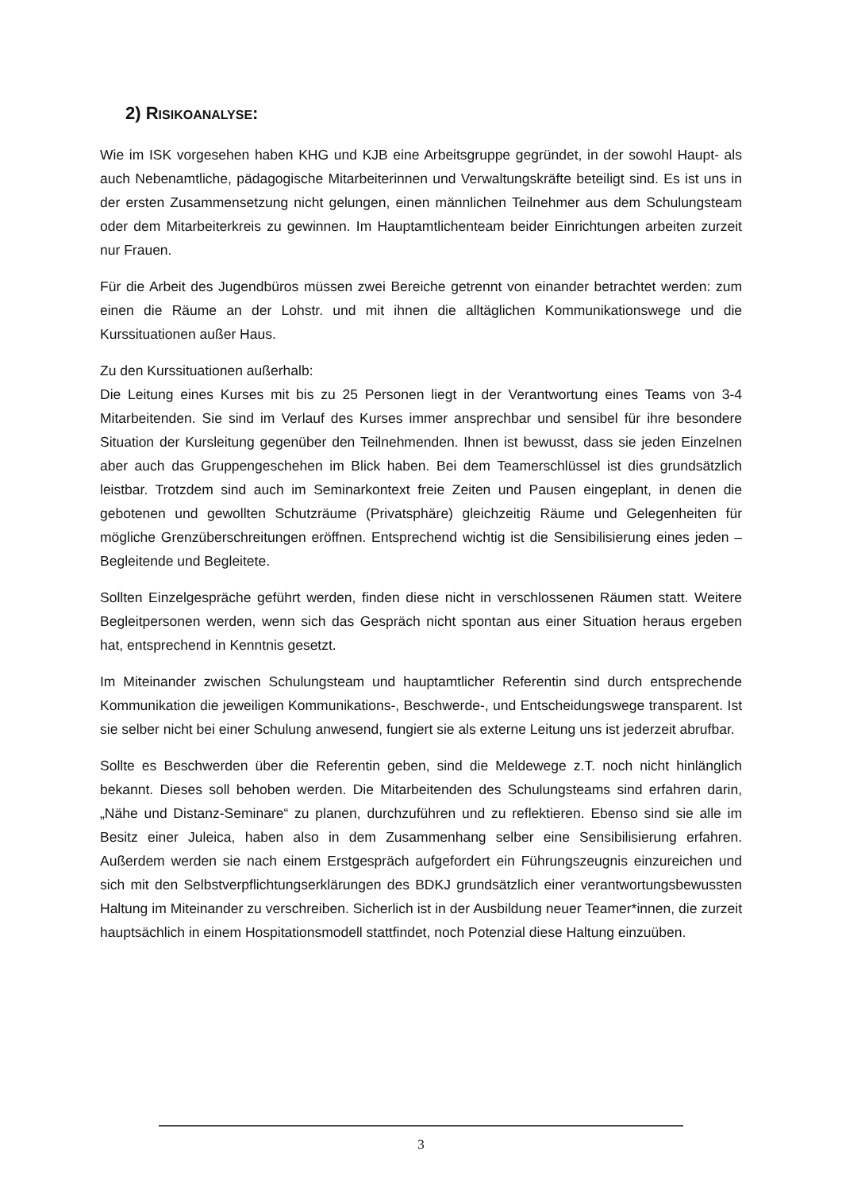2) RISIKOANALYSE:
Wie im ISK vorgesehen haben KHG und KJB eine Arbeitsgruppe gegründet, in der sowohl Haupt- als auch Nebenamtliche, pädagogische Mitarbeiterinnen und Verwaltungskräfte beteiligt sind. Es ist uns in der ersten Zusammensetzung nicht gelungen, einen männlichen Teilnehmer aus dem Schulungsteam oder dem Mitarbeiterkreis zu gewinnen. Im Hauptamtlichenteam beider Einrichtungen arbeiten zurzeit nur Frauen.
Für die Arbeit des Jugendbüros müssen zwei Bereiche getrennt von einander betrachtet werden: zum einen die Räume an der Lohstr. und mit ihnen die alltäglichen Kommunikationswege und die Kurssituationen außer Haus.
Zu den Kurssituationen außerhalb:
Die Leitung eines Kurses mit bis zu 25 Personen liegt in der Verantwortung eines Teams von 3-4 Mitarbeitenden. Sie sind im Verlauf des Kurses immer ansprechbar und sensibel für ihre besondere Situation der Kursleitung gegenüber den Teilnehmenden. Ihnen ist bewusst, dass sie jeden Einzelnen aber auch das Gruppengeschehen im Blick haben. Bei dem Teamerschlüssel ist dies grundsätzlich leistbar. Trotzdem sind auch im Seminarkontext freie Zeiten und Pausen eingeplant, in denen die gebotenen und gewollten Schutzräume (Privatsphäre) gleichzeitig Räume und Gelegenheiten für mögliche Grenzüberschreitungen eröffnen. Entsprechend wichtig ist die Sensibilisierung eines jeden – Begleitende und Begleitete.
Sollten Einzelgespräche geführt werden, finden diese nicht in verschlossenen Räumen statt. Weitere Begleitpersonen werden, wenn sich das Gespräch nicht spontan aus einer Situation heraus ergeben hat, entsprechend in Kenntnis gesetzt.
Im Miteinander zwischen Schulungsteam und hauptamtlicher Referentin sind durch entsprechende Kommunikation die jeweiligen Kommunikations-, Beschwerde-, und Entscheidungswege transparent. Ist sie selber nicht bei einer Schulung anwesend, fungiert sie als externe Leitung uns ist jederzeit abrufbar.
Sollte es Beschwerden über die Referentin geben, sind die Meldewege z.T. noch nicht hinlänglich bekannt. Dieses soll behoben werden. Die Mitarbeitenden des Schulungsteams sind erfahren darin, „Nähe und Distanz-Seminare“ zu planen, durchzuführen und zu reflektieren. Ebenso sind sie alle im Besitz einer Juleica, haben also in dem Zusammenhang selber eine Sensibilisierung erfahren. Außerdem werden sie nach einem Erstgespräch aufgefordert ein Führungszeugnis einzureichen und sich mit den Selbstverpflichtungserklärungen des BDKJ grundsätzlich einer verantwortungsbewussten Haltung im Miteinander zu verschreiben. Sicherlich ist in der Ausbildung neuer Teamer*innen, die zurzeit hauptsächlich in einem Hospitationsmodell stattfindet, noch Potenzial diese Haltung einzuüben.
3